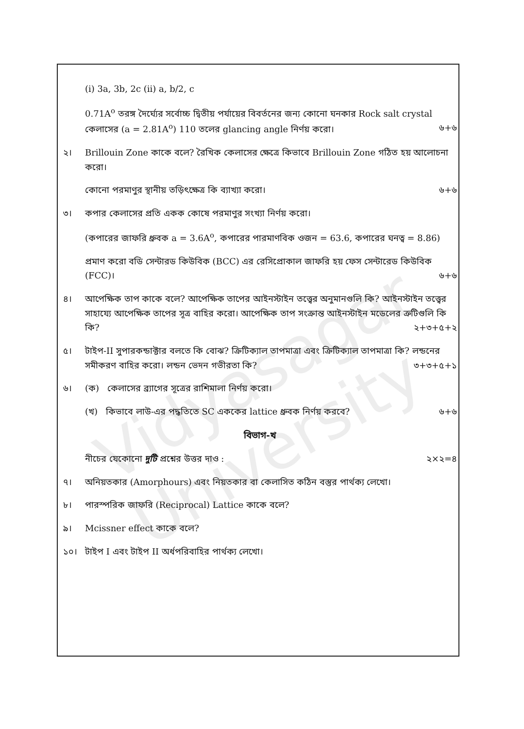Vidyasagar University
(i) 3a, 3b, 2c (ii) a, b/2, c
0.71A<sup>o</sup> তরঙ্গ দৈর্ঘ্যের সর্বোচ্চ দ্বিতীয় পর্যায়ের বিবর্তনের জন্য কোনো ঘনকার Rock salt crystal কেলাসের (a = 2.81A<sup>o</sup>) 110 তলের glancing angle নির্ণয় করো। ৬+৬
২। Brillouin Zone কাকে বলে? রৈখিক কেলাসের ক্ষেত্রে কিভাবে Brillouin Zone গঠিত হয় আলোচনা করো।
কোনো পরমাণুর স্থানীয় তড়িৎক্ষেত্র কি ব্যাখ্যা করো। ৬+৬
৩। কপার কেলাসের প্রতি একক কোষে পরমাণুর সংখ্যা নির্ণয় করো।
(কপারের জাফরি ধ্রুবক a = 3.6A<sup>o</sup>, কপারের পারমাণবিক ওজন = 63.6, কপারের ঘনত্ব = 8.86)
প্রমাণ করো বডি সেন্টারড কিউবিক (BCC) এর রেসিপ্রোকাল জাফরি হয় ফেস সেন্টারেড কিউবিক (FCC)। ৬+৬
৪। আপেক্ষিক তাপ কাকে বলে? আপেক্ষিক তাপের আইনস্টাইন তত্ত্বের অনুমানগুলি কি? আইনস্টাইন তত্ত্বের সাহায্যে আপেক্ষিক তাপের সূত্র বাহির করো। আপেক্ষিক তাপ সংক্রান্ত আইনস্টাইন মডেলের ত্রুটিগুলি কি কি? ২+৩+৫+২
৫। টাইপ-II সুপারকন্ডাক্টার বলতে কি বোঝ? ক্রিটিক্যাল তাপমাত্রা এবং ক্রিটিক্যাল তাপমাত্রা কি? লন্ডনের সমীকরণ বাহির করো। লন্ডন ভেদন গভীরতা কি? ৩+৩+৫+১
৬। (ক) কেলাসের ব্র্যাগের সূত্রের রাশিমালা নির্ণয় করো।
(খ) কিভাবে লাউ-এর পদ্ধতিতে SC এককের lattice ধ্রুবক নির্ণয় করবে? ৬+৬
বিভাগ-খ
নীচের যেকোনো দুটি প্রশ্নের উত্তর দাও : ২×২=৪
৭। অনিয়তকার (Amorphours) এবং নিয়তকার বা কেলাসিত কঠিন বস্তুর পার্থক্য লেখো।
৮। পারস্পরিক জাফরি (Reciprocal) Lattice কাকে বলে?
৯। Mcissner effect কাকে বলে?
১০। টাইপ I এবং টাইপ II অর্ধপরিবাহির পার্থক্য লেখো।